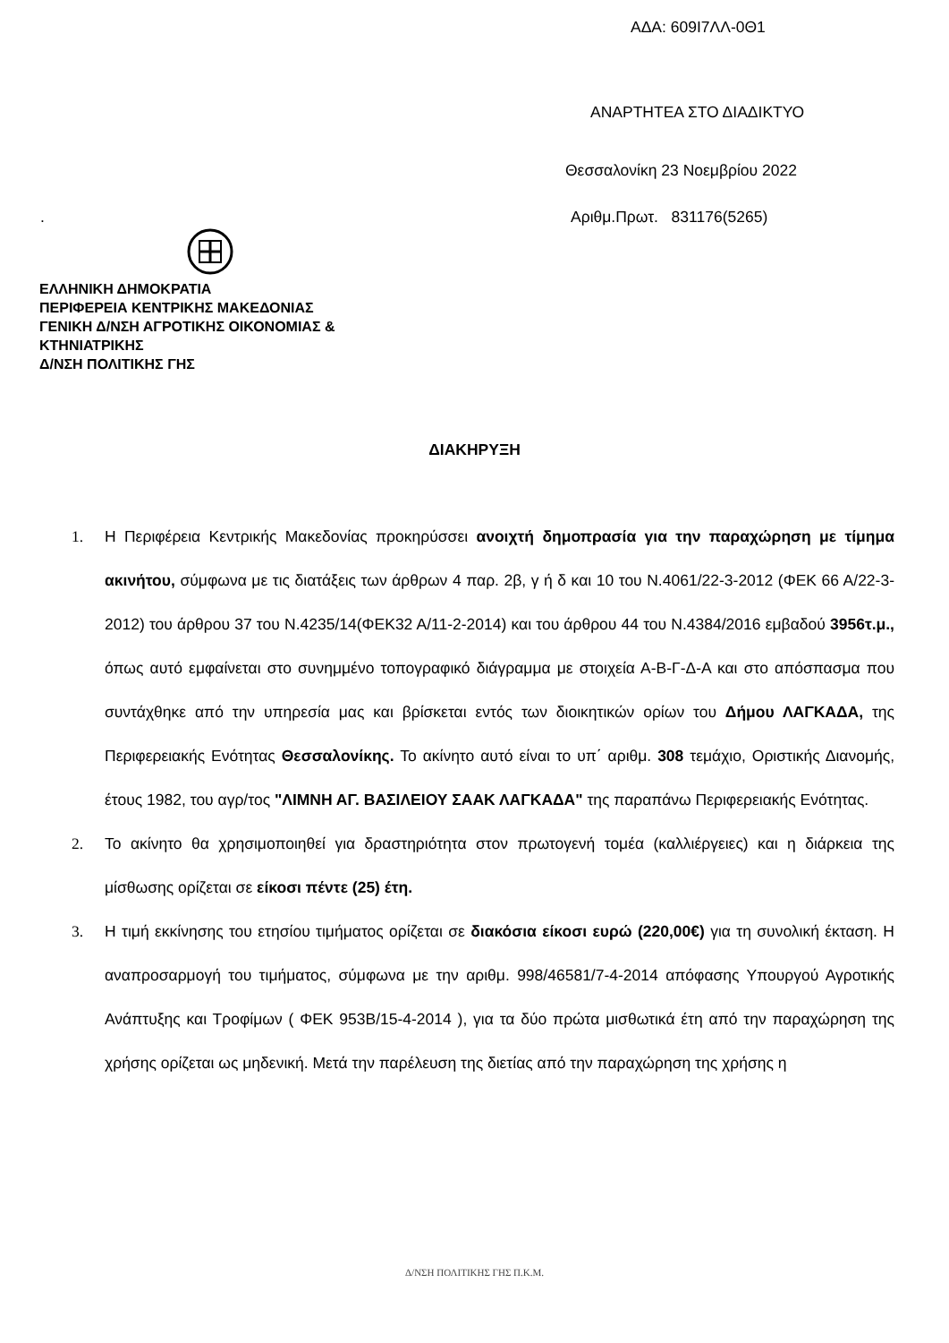ΑΔΑ: 609Ι7ΛΛ-0Θ1
ΑΝΑΡΤΗΤΕΑ ΣΤΟ ΔΙΑΔΙΚΤΥΟ
Θεσσαλονίκη 23 Νοεμβρίου 2022
. Αριθμ.Πρωτ. 831176(5265)
ΕΛΛΗΝΙΚΗ ΔΗΜΟΚΡΑΤΙΑ
ΠΕΡΙΦΕΡΕΙΑ ΚΕΝΤΡΙΚΗΣ ΜΑΚΕΔΟΝΙΑΣ
ΓΕΝΙΚΗ Δ/ΝΣΗ ΑΓΡΟΤΙΚΗΣ ΟΙΚΟΝΟΜΙΑΣ &
ΚΤΗΝΙΑΤΡΙΚΗΣ
Δ/ΝΣΗ ΠΟΛΙΤΙΚΗΣ ΓΗΣ
ΔΙΑΚΗΡΥΞΗ
1. Η Περιφέρεια Κεντρικής Μακεδονίας προκηρύσσει ανοιχτή δημοπρασία για την παραχώρηση με τίμημα ακινήτου, σύμφωνα με τις διατάξεις των άρθρων 4 παρ. 2β, γ ή δ και 10 του Ν.4061/22-3-2012 (ΦΕΚ 66 Α/22-3-2012) του άρθρου 37 του Ν.4235/14(ΦΕΚ32 Α/11-2-2014) και του άρθρου 44 του Ν.4384/2016 εμβαδού 3956τ.μ., όπως αυτό εμφαίνεται στο συνημμένο τοπογραφικό διάγραμμα με στοιχεία Α-Β-Γ-Δ-Α και στο απόσπασμα που συντάχθηκε από την υπηρεσία μας και βρίσκεται εντός των διοικητικών ορίων του Δήμου ΛΑΓΚΑΔΑ, της Περιφερειακής Ενότητας Θεσσαλονίκης. Το ακίνητο αυτό είναι το υπ΄ αριθμ. 308 τεμάχιο, Οριστικής Διανομής, έτους 1982, του αγρ/τος "ΛΙΜΝΗ ΑΓ. ΒΑΣΙΛΕΙΟΥ ΣΑΑΚ ΛΑΓΚΑΔΑ" της παραπάνω Περιφερειακής Ενότητας.
2. Το ακίνητο θα χρησιμοποιηθεί για δραστηριότητα στον πρωτογενή τομέα (καλλιέργειες) και η διάρκεια της μίσθωσης ορίζεται σε είκοσι πέντε (25) έτη.
3. Η τιμή εκκίνησης του ετησίου τιμήματος ορίζεται σε διακόσια είκοσι ευρώ (220,00€) για τη συνολική έκταση. Η αναπροσαρμογή του τιμήματος, σύμφωνα με την αριθμ. 998/46581/7-4-2014 απόφασης Υπουργού Αγροτικής Ανάπτυξης και Τροφίμων ( ΦΕΚ 953Β/15-4-2014 ), για τα δύο πρώτα μισθωτικά έτη από την παραχώρηση της χρήσης ορίζεται ως μηδενική. Μετά την παρέλευση της διετίας από την παραχώρηση της χρήσης η
Δ/ΝΣΗ ΠΟΛΙΤΙΚΗΣ ΓΗΣ Π.Κ.Μ.